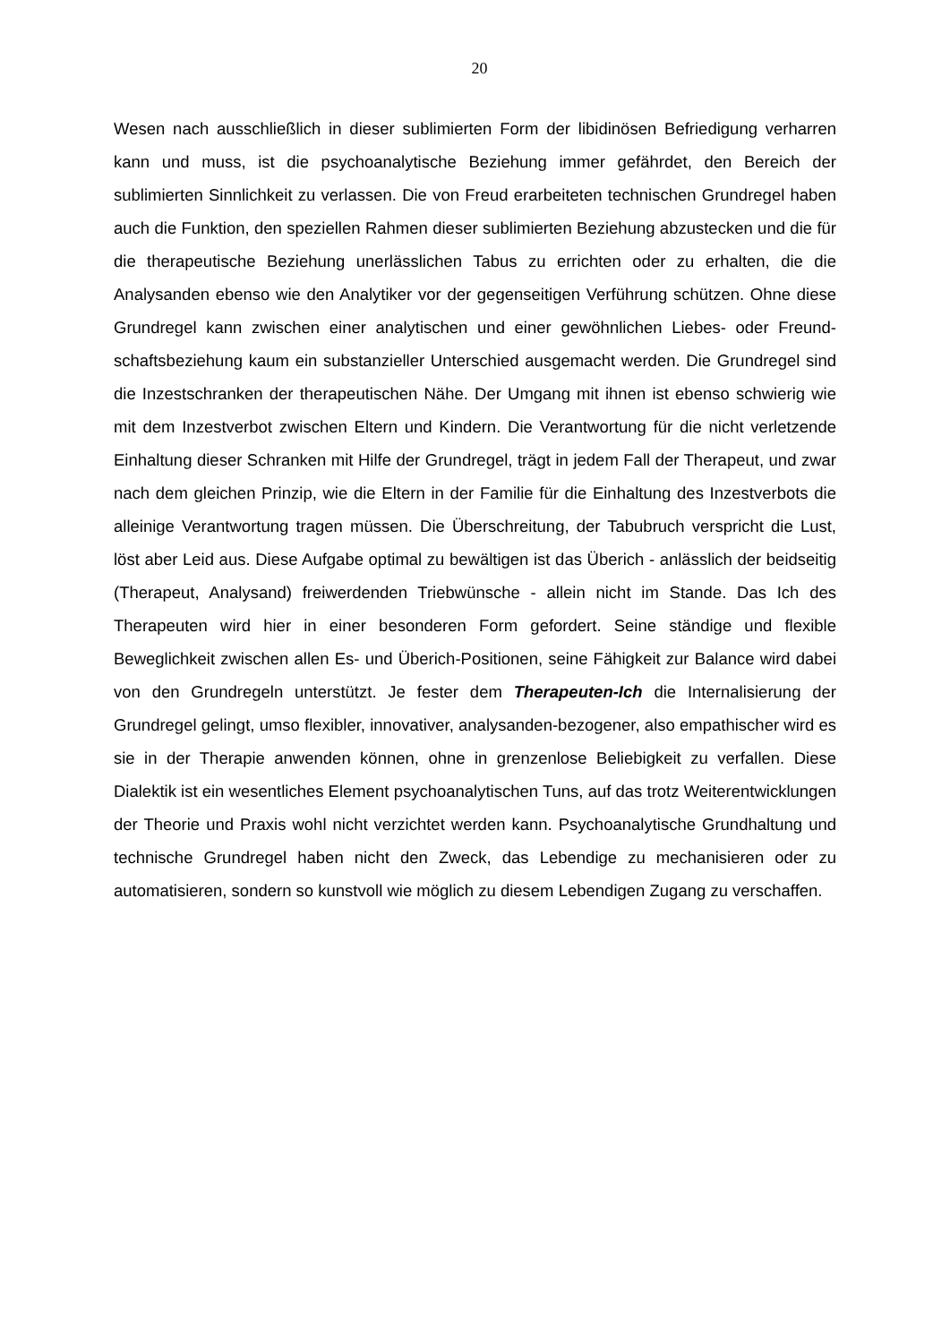20
Wesen nach ausschließlich in dieser sublimierten Form der libidinösen Befriedigung verharren kann und muss, ist die psychoanalytische Beziehung immer gefährdet, den Bereich der sublimierten Sinnlichkeit zu verlassen. Die von Freud erarbeiteten technischen Grundregel haben auch die Funktion, den speziellen Rahmen dieser sublimierten Beziehung abzustecken und die für die therapeutische Beziehung unerlässlichen Tabus zu errichten oder zu erhalten, die die Analysanden ebenso wie den Analytiker vor der gegenseitigen Verführung schützen. Ohne diese Grundregel kann zwischen einer analytischen und einer gewöhnlichen Liebes- oder Freund-schaftsbeziehung kaum ein substanzieller Unterschied ausgemacht werden. Die Grundregel sind die Inzestschranken der therapeutischen Nähe. Der Umgang mit ihnen ist ebenso schwierig wie mit dem Inzestverbot zwischen Eltern und Kindern. Die Verantwortung für die nicht verletzende Einhaltung dieser Schranken mit Hilfe der Grundregel, trägt in jedem Fall der Therapeut, und zwar nach dem gleichen Prinzip, wie die Eltern in der Familie für die Einhaltung des Inzestverbots die alleinige Verantwortung tragen müssen. Die Überschreitung, der Tabubruch verspricht die Lust, löst aber Leid aus. Diese Aufgabe optimal zu bewältigen ist das Überich - anlässlich der beidseitig (Therapeut, Analysand) freiwerdenden Triebwünsche - allein nicht im Stande. Das Ich des Therapeuten wird hier in einer besonderen Form gefordert. Seine ständige und flexible Beweglichkeit zwischen allen Es- und Überich-Positionen, seine Fähigkeit zur Balance wird dabei von den Grundregeln unterstützt. Je fester dem Therapeuten-Ich die Internalisierung der Grundregel gelingt, umso flexibler, innovativer, analysanden-bezogener, also empathischer wird es sie in der Therapie anwenden können, ohne in grenzenlose Beliebigkeit zu verfallen. Diese Dialektik ist ein wesentliches Element psychoanalytischen Tuns, auf das trotz Weiterentwicklungen der Theorie und Praxis wohl nicht verzichtet werden kann. Psychoanalytische Grundhaltung und technische Grundregel haben nicht den Zweck, das Lebendige zu mechanisieren oder zu automatisieren, sondern so kunstvoll wie möglich zu diesem Lebendigen Zugang zu verschaffen.